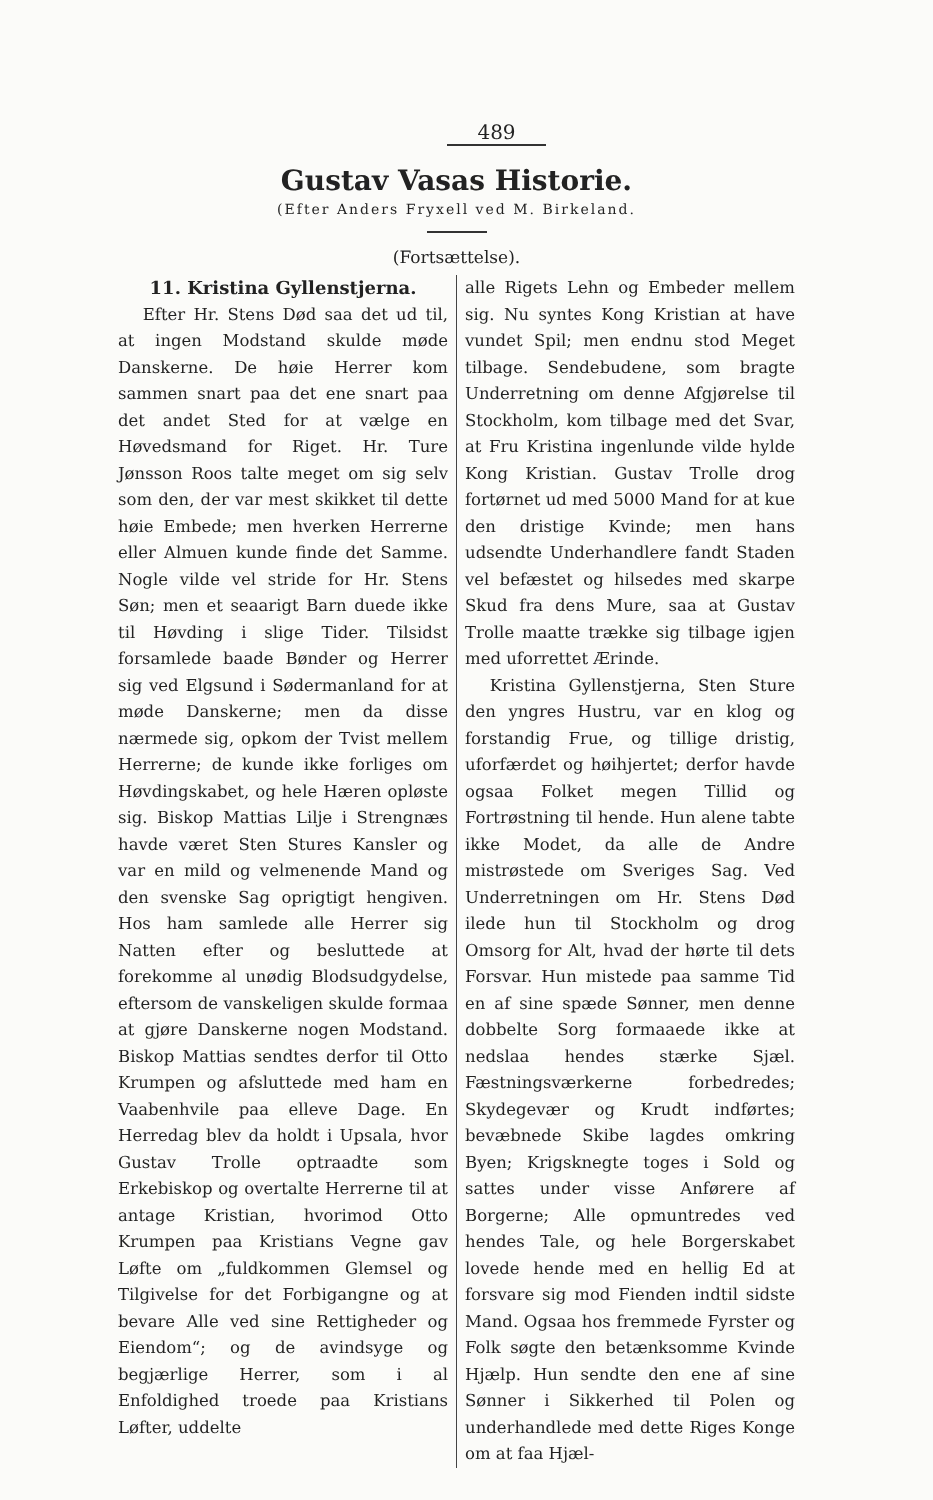489
Gustav Vasas Historie.
(Efter Anders Fryxell ved M. Birkeland.
(Fortsættelse).
11. Kristina Gyllenstjerna.
Efter Hr. Stens Død saa det ud til, at ingen Modstand skulde møde Danskerne. De høie Herrer kom sammen snart paa det ene snart paa det andet Sted for at vælge en Høvedsmand for Riget. Hr. Ture Jønsson Roos talte meget om sig selv som den, der var mest skikket til dette høie Embede; men hverken Herrerne eller Almuen kunde finde det Samme. Nogle vilde vel stride for Hr. Stens Søn; men et seaarigt Barn duede ikke til Høvding i slige Tider. Tilsidst forsamlede baade Bønder og Herrer sig ved Elgsund i Sødermanland for at møde Danskerne; men da disse nærmede sig, opkom der Tvist mellem Herrerne; de kunde ikke forliges om Høvdingskabet, og hele Hæren opløste sig. Biskop Mattias Lilje i Strengnæs havde været Sten Stures Kansler og var en mild og velmenende Mand og den svenske Sag oprigtigt hengiven. Hos ham samlede alle Herrer sig Natten efter og besluttede at forekomme al unødig Blodsudgydelse, eftersom de vanskeligen skulde formaa at gjøre Danskerne nogen Modstand. Biskop Mattias sendtes derfor til Otto Krumpen og afsluttede med ham en Vaabenhvile paa elleve Dage. En Herredag blev da holdt i Upsala, hvor Gustav Trolle optraadte som Erkebiskop og overtalte Herrerne til at antage Kristian, hvorimod Otto Krumpen paa Kristians Vegne gav Løfte om „fuldkommen Glemsel og Tilgivelse for det Forbigangne og at bevare Alle ved sine Rettigheder og Eiendom“; og de avindsyge og begjærlige Herrer, som i al Enfoldighed troede paa Kristians Løfter, uddelte
alle Rigets Lehn og Embeder mellem sig. Nu syntes Kong Kristian at have vundet Spil; men endnu stod Meget tilbage. Sendebudene, som bragte Underretning om denne Afgjørelse til Stockholm, kom tilbage med det Svar, at Fru Kristina ingenlunde vilde hylde Kong Kristian. Gustav Trolle drog fortørnet ud med 5000 Mand for at kue den dristige Kvinde; men hans udsendte Underhandlere fandt Staden vel befæstet og hilsedes med skarpe Skud fra dens Mure, saa at Gustav Trolle maatte trække sig tilbage igjen med uforrettet Ærinde.
Kristina Gyllenstjerna, Sten Sture den yngres Hustru, var en klog og forstandig Frue, og tillige dristig, uforfærdet og høihjertet; derfor havde ogsaa Folket megen Tillid og Fortrøstning til hende. Hun alene tabte ikke Modet, da alle de Andre mistrøstede om Sveriges Sag. Ved Underretningen om Hr. Stens Død ilede hun til Stockholm og drog Omsorg for Alt, hvad der hørte til dets Forsvar. Hun mistede paa samme Tid en af sine spæde Sønner, men denne dobbelte Sorg formaaede ikke at nedslaa hendes stærke Sjæl. Fæstningsværkerne forbedredes; Skydegevær og Krudt indførtes; bevæbnede Skibe lagdes omkring Byen; Krigsknegte toges i Sold og sattes under visse Anførere af Borgerne; Alle opmuntredes ved hendes Tale, og hele Borgerskabet lovede hende med en hellig Ed at forsvare sig mod Fienden indtil sidste Mand. Ogsaa hos fremmede Fyrster og Folk søgte den betænksomme Kvinde Hjælp. Hun sendte den ene af sine Sønner i Sikkerhed til Polen og underhandlede med dette Riges Konge om at faa Hjæl-